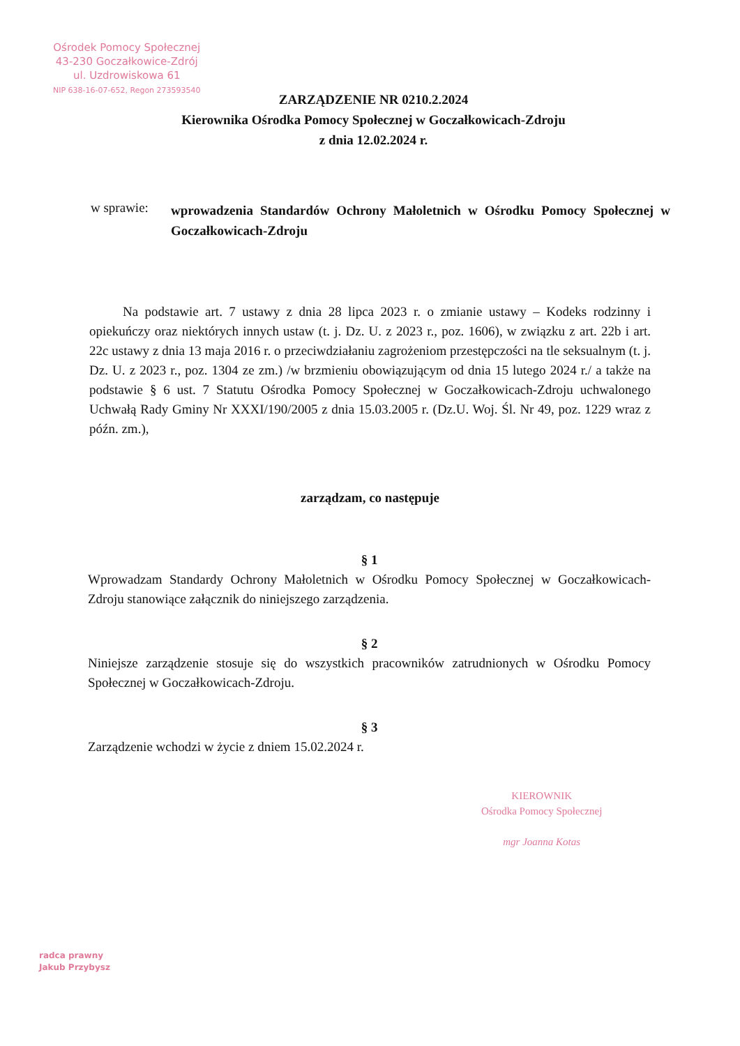Ośrodek Pomocy Społecznej
43-230 Goczałkowice-Zdrój
ul. Uzdrowiskowa 61
NIP 638-16-07-652, Regon 273593540
ZARZĄDZENIE NR 0210.2.2024
Kierownika Ośrodka Pomocy Społecznej w Goczałkowicach-Zdroju
z dnia 12.02.2024 r.
w sprawie:
wprowadzenia Standardów Ochrony Małoletnich w Ośrodku Pomocy Społecznej w Goczałkowicach-Zdroju
Na podstawie art. 7 ustawy z dnia 28 lipca 2023 r. o zmianie ustawy – Kodeks rodzinny i opiekuńczy oraz niektórych innych ustaw (t. j. Dz. U. z 2023 r., poz. 1606), w związku z art. 22b i art. 22c ustawy z dnia 13 maja 2016 r. o przeciwdziałaniu zagrożeniom przestępczości na tle seksualnym (t. j. Dz. U. z 2023 r., poz. 1304 ze zm.) /w brzmieniu obowiązującym od dnia 15 lutego 2024 r./ a także na podstawie § 6 ust. 7 Statutu Ośrodka Pomocy Społecznej w Goczałkowicach-Zdroju uchwalonego Uchwałą Rady Gminy Nr XXXI/190/2005 z dnia 15.03.2005 r. (Dz.U. Woj. Śl. Nr 49, poz. 1229 wraz z późn. zm.),
zarządzam, co następuje
§ 1
Wprowadzam Standardy Ochrony Małoletnich w Ośrodku Pomocy Społecznej w Goczałkowicach-Zdroju stanowiące załącznik do niniejszego zarządzenia.
§ 2
Niniejsze zarządzenie stosuje się do wszystkich pracowników zatrudnionych w Ośrodku Pomocy Społecznej w Goczałkowicach-Zdroju.
§ 3
Zarządzenie wchodzi w życie z dniem 15.02.2024 r.
KIEROWNIK
Ośrodka Pomocy Społecznej
mgr Joanna Kotas
radca prawny
Jakub Przybysz